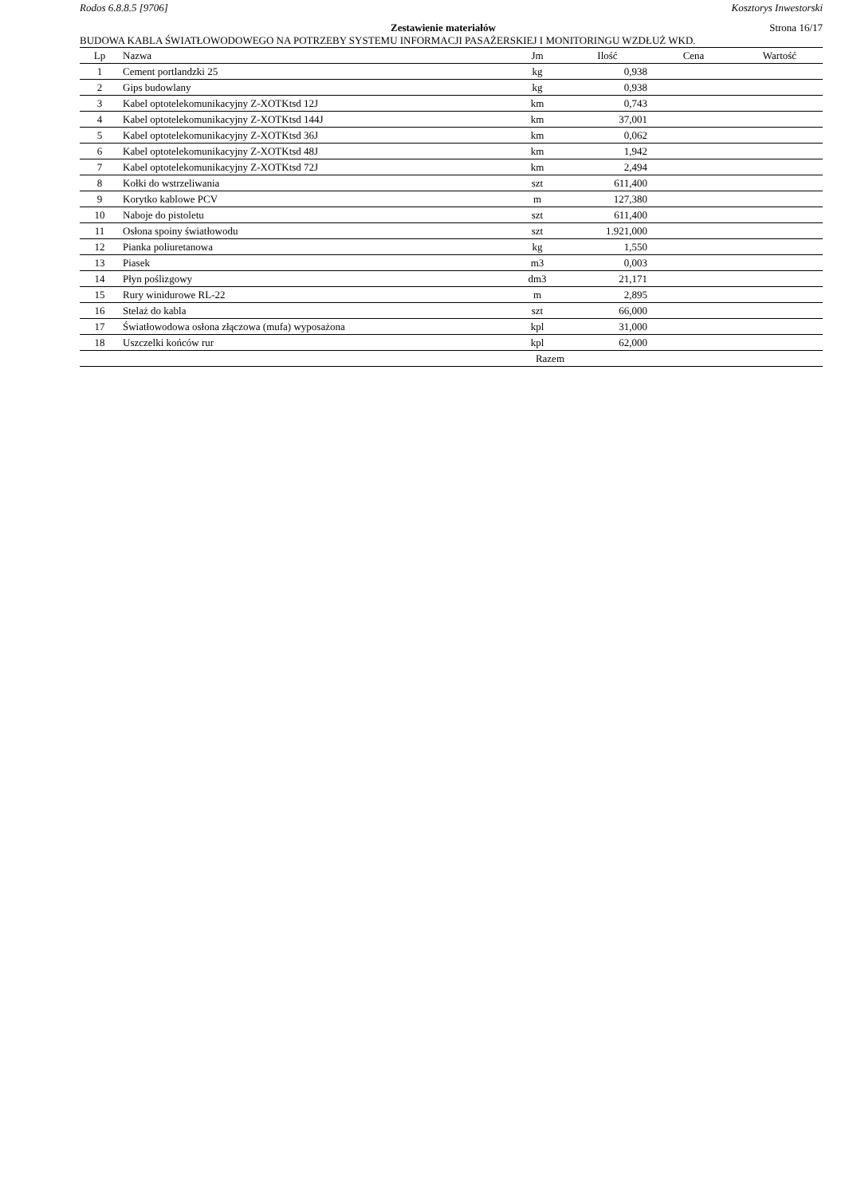Rodos 6.8.8.5 [9706] Kosztorys Inwestorski
Zestawienie materiałów Strona 16/17
BUDOWA KABLA ŚWIATŁOWODOWEGO NA POTRZEBY SYSTEMU INFORMACJI PASAŻERSKIEJ I MONITORINGU WZDŁUŻ WKD.
| Lp | Nazwa | Jm | Ilość | Cena | Wartość |
| --- | --- | --- | --- | --- | --- |
| 1 | Cement portlandzki 25 | kg | 0,938 | | |
| 2 | Gips budowlany | kg | 0,938 | | |
| 3 | Kabel optotelekomunikacyjny Z-XOTKtsd 12J | km | 0,743 | | |
| 4 | Kabel optotelekomunikacyjny Z-XOTKtsd 144J | km | 37,001 | | |
| 5 | Kabel optotelekomunikacyjny Z-XOTKtsd 36J | km | 0,062 | | |
| 6 | Kabel optotelekomunikacyjny Z-XOTKtsd 48J | km | 1,942 | | |
| 7 | Kabel optotelekomunikacyjny Z-XOTKtsd 72J | km | 2,494 | | |
| 8 | Kołki do wstrzeliwania | szt | 611,400 | | |
| 9 | Korytko kablowe PCV | m | 127,380 | | |
| 10 | Naboje do pistoletu | szt | 611,400 | | |
| 11 | Osłona spoiny światłowodu | szt | 1.921,000 | | |
| 12 | Pianka poliuretanowa | kg | 1,550 | | |
| 13 | Piasek | m3 | 0,003 | | |
| 14 | Płyn poślizgowy | dm3 | 21,171 | | |
| 15 | Rury winidurowe RL-22 | m | 2,895 | | |
| 16 | Stelaż do kabla | szt | 66,000 | | |
| 17 | Światłowodowa osłona złączowa (mufa) wyposażona | kpl | 31,000 | | |
| 18 | Uszczelki końców rur | kpl | 62,000 | | |
| Razem | | | | | |